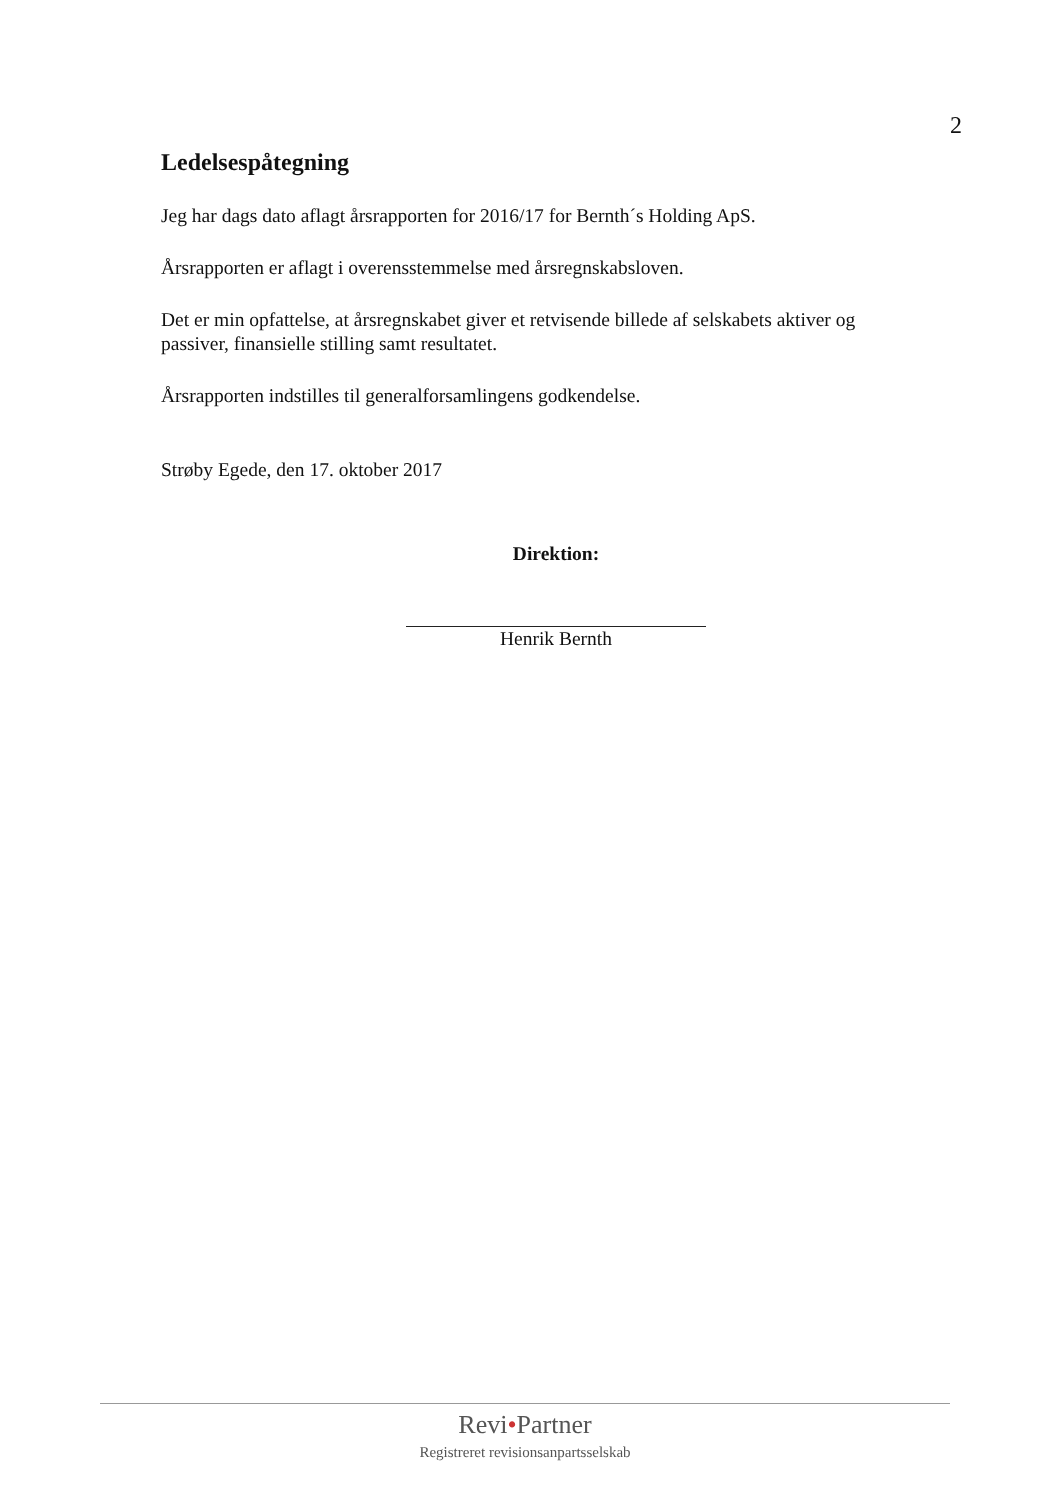2
Ledelsespåtegning
Jeg har dags dato aflagt årsrapporten for 2016/17 for Bernth´s Holding ApS.
Årsrapporten er aflagt i overensstemmelse med årsregnskabsloven.
Det er min opfattelse, at årsregnskabet giver et retvisende billede af selskabets aktiver og passiver, finansielle stilling samt resultatet.
Årsrapporten indstilles til generalforsamlingens godkendelse.
Strøby Egede, den 17. oktober 2017
Direktion:
Henrik Bernth
Revi•Partner
Registreret revisionsanpartsselskab